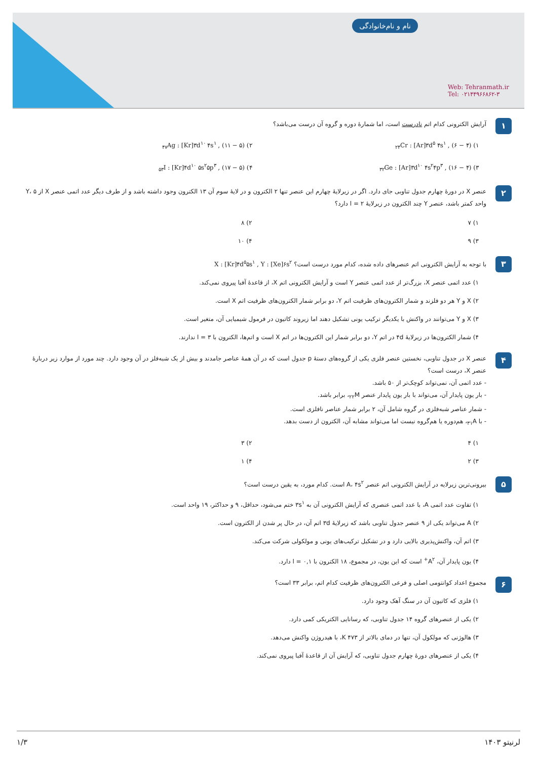نام و نام‌خانوادگی
Web: Tehranmath.ir
Tel: ۰۲۱۴۴۹۶۶۸۶۲-۳
۱
آرایش الکترونی کدام اتم نادرست است، اما شمارهٔ دوره و گروه آن درست می‌باشد؟
۱) <sub>۲۴</sub>Cr : [Ar]۳d<sup>۵</sup> ۴s<sup>۱</sup> , (۶ − ۴)
۲) <sub>۴۷</sub>Ag : [Kr]۳d<sup>۱۰</sup> ۴s<sup>۱</sup> , (۱۱ − ۵)
۳) <sub>۳۲</sub>Ge : [Ar]۳d<sup>۱۰</sup> ۴s<sup>۲</sup>۴p<sup>۳</sup> , (۱۶ − ۴)
۴) <sub>۵۳</sub>I : [Kr]۴d<sup>۱۰</sup> ۵s<sup>۲</sup>۵p<sup>۳</sup> , (۱۷ − ۵)
۲
عنصر X در دورهٔ چهارم جدول تناوبی جای دارد. اگر در زیرلایهٔ چهارم این عنصر تنها ۲ الکترون و در لایهٔ سوم آن ۱۳ الکترون وجود داشته باشد و از طرف دیگر عدد اتمی عنصر X از Y، ۵ واحد کمتر باشد، عنصر Y چند الکترون در زیرلایهٔ l = ۲ دارد؟
۱) ۷
۲) ۸
۳) ۹
۴) ۱۰
۳
با توجه به آرایش الکترونی اتم عنصرهای داده شده، کدام مورد درست است؟ X : [Kr]۴d<sup>۵</sup>۵s<sup>۱</sup> , Y : [Xe]۶s<sup>۲</sup>
۱) عدد اتمی عنصر X، بزرگ‌تر از عدد اتمی عنصر Y است و آرایش الکترونی اتم X، از قاعدهٔ آفبا پیروی نمی‌کند.
۲) X و Y هر دو فلزند و شمار الکترون‌های ظرفیت اتم Y، دو برابر شمار الکترون‌های ظرفیت اتم X است.
۳) X و Y می‌توانند در واکنش با یکدیگر ترکیب یونی تشکیل دهند اما زیروند کاتیون در فرمول شیمیایی آن، متغیر است.
۴) شمار الکترون‌ها در زیرلایهٔ ۴d در اتم Y، دو برابر شمار این الکترون‌ها در اتم X است و اتم‌ها، الکترون با l = ۳ ندارند.
۴
عنصر X در جدول تناوبی، نخستین عنصر فلزی یکی از گروه‌های دستهٔ p جدول است که در آن همهٔ عناصر جامدند و بیش از یک شبه‌فلز در آن وجود دارد. چند مورد از موارد زیر دربارهٔ عنصر X، درست است؟
- عدد اتمی آن، نمی‌تواند کوچک‌تر از ۵۰ باشد.
- بار یون پایدار آن، می‌تواند با بار یون پایدار عنصر <sub>۲۲</sub>M، برابر باشد.
- شمار عناصر شبه‌فلزی در گروه شامل آن، ۲ برابر شمار عناصر نافلزی است.
- با <sub>۳۱</sub>A، هم‌دوره یا هم‌گروه نیست اما می‌تواند مشابه آن، الکترون از دست بدهد.
۱) ۴
۲) ۳
۳) ۲
۴) ۱
۵
بیرونی‌ترین زیرلایه در آرایش الکترونی اتم عنصر A، ۴s<sup>۲</sup> است. کدام مورد، به یقین درست است؟
۱) تفاوت عدد اتمی A، با عدد اتمی عنصری که آرایش الکترونی آن به ۳s<sup>۱</sup> ختم می‌شود، حداقل، ۹ و حداکثر، ۱۹ واحد است.
۲) A می‌تواند یکی از ۹ عنصر جدول تناوبی باشد که زیرلایهٔ ۳d اتم آن، در حال پر شدن از الکترون است.
۳) اتم آن، واکنش‌پذیری بالایی دارد و در تشکیل ترکیب‌های یونی و مولکولی شرکت می‌کند.
۴) یون پایدار آن، A<sup>۲+</sup> است که این یون، در مجموع، ۱۸ الکترون با l = ۰,۱ دارد.
۶
مجموع اعداد کوانتومی اصلی و فرعی الکترون‌های ظرفیت کدام اتم، برابر ۳۳ است؟
۱) فلزی که کاتیون آن در سنگ آهک وجود دارد.
۲) یکی از عنصرهای گروه ۱۴ جدول تناوبی، که رسانایی الکتریکی کمی دارد.
۳) هالوژنی که مولکول آن، تنها در دمای بالاتر از ۴۷۳ K، با هیدروژن واکنش می‌دهد.
۴) یکی از عنصرهای دورهٔ چهارم جدول تناوبی، که آرایش آن از قاعدهٔ آفبا پیروی نمی‌کند.
لرنیتو ۱۴۰۳ ۱/۳